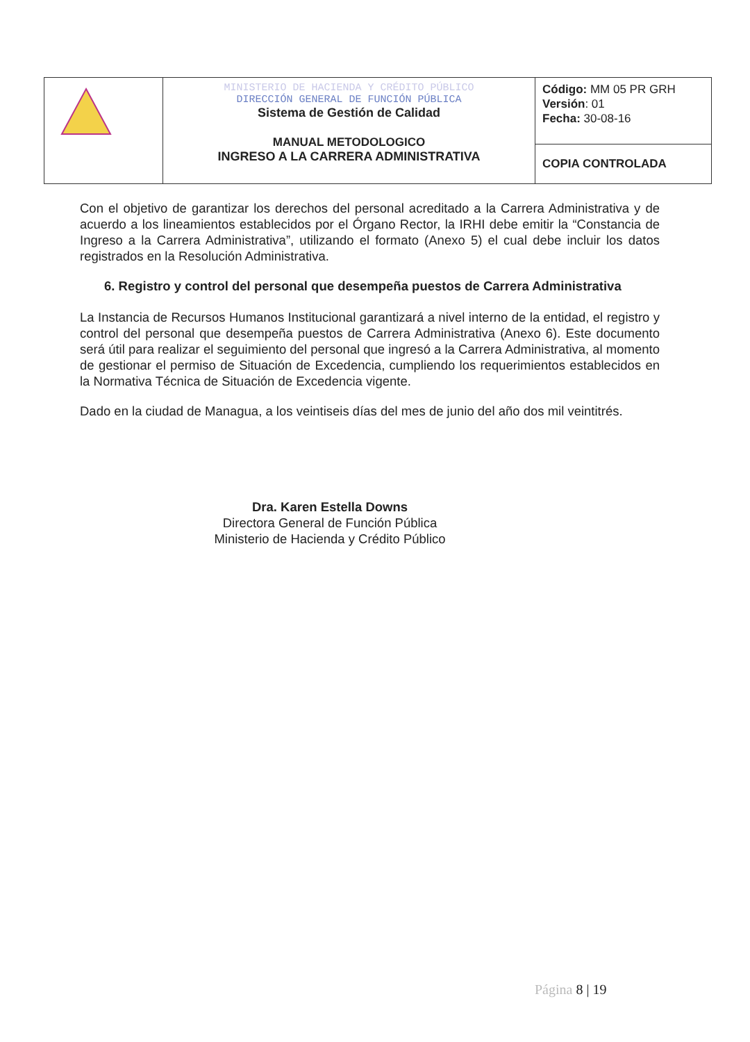| | MINISTERIO DE HACIENDA Y CRÉDITO PÚBLICO DIRECCIÓN GENERAL DE FUNCIÓN PÚBLICA Sistema de Gestión de Calidad MANUAL METODOLOGICO INGRESO A LA CARRERA ADMINISTRATIVA | Código: MM 05 PR GRH Versión : 01 Fecha: 30-08-16 |
| | | COPIA CONTROLADA |
Con el objetivo de garantizar los derechos del personal acreditado a la Carrera Administrativa y de acuerdo a los lineamientos establecidos por el Órgano Rector, la IRHI debe emitir la “Constancia de Ingreso a la Carrera Administrativa”, utilizando el formato (Anexo 5) el cual debe incluir los datos registrados en la Resolución Administrativa.
6. Registro y control del personal que desempeña puestos de Carrera Administrativa
La Instancia de Recursos Humanos Institucional garantizará a nivel interno de la entidad, el registro y control del personal que desempeña puestos de Carrera Administrativa (Anexo 6). Este documento será útil para realizar el seguimiento del personal que ingresó a la Carrera Administrativa, al momento de gestionar el permiso de Situación de Excedencia, cumpliendo los requerimientos establecidos en la Normativa Técnica de Situación de Excedencia vigente.
Dado en la ciudad de Managua, a los veintiseis días del mes de junio del año dos mil veintitrés.
Dra. Karen Estella Downs
Directora General de Función Pública
Ministerio de Hacienda y Crédito Público
Página 8 | 19